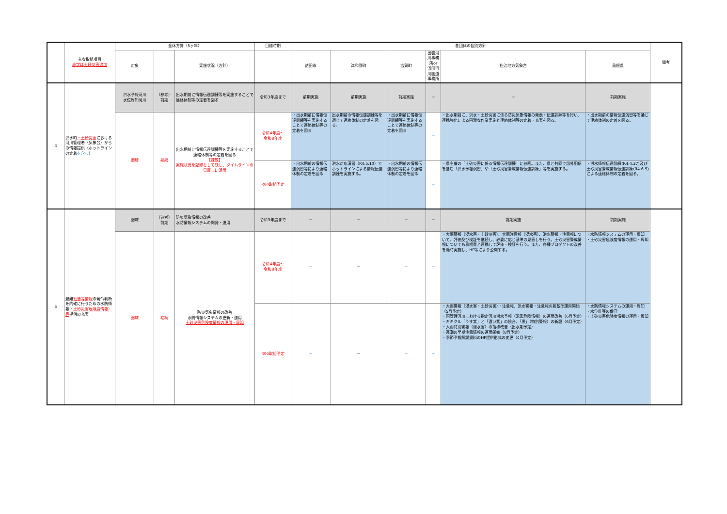| | 主な取組項目 赤字は土砂災害追加 | 全体方針（5ヶ年） | | | 目標時期 | 各団体の個別方針 | | | | | | 備考 |
| --- | --- | --- | --- | --- | --- | --- | --- | --- | --- | --- | --- | --- |
| | | 対象 | | 実施状況（方針） | | 益田市 | 津和野町 | 吉賀町 | 出雲河川事務所or 浜田河川国道事務所 | 松江地方気象台 | 島根県 | |
| 4 | 洪水時 ・土砂災害 における河川管理者（気象台）からの情報提供（ホットラインの定着 を含む ） | 洪水予報河川 水位周知河川 | （参考） 前期 | 出水期前に情報伝達訓練等を実施することで連絡体制等の定着を図る | 令和3年度まで | 前期実施 | 前期実施 | 前期実施 | － | － | 前期実施 | |
| | | 圏域 | 継続 | 出水期前に情報伝達訓練等を実施することで連絡体制等の定着を図る 【課題】 実施状況を記録として残し、タイムラインの見直しに活用 | 令和4年度～ 令和8年度 | ・出水期前に情報伝達訓練等を実施することで連絡体制等の定着を図る | 出水期前の情報伝達訓練等を通じて連絡体制の定着を図る。 | ・出水期前に情報伝達訓練等を実施することで連絡体制等の定着を図る | － | ・出水期前に、洪水・土砂災害に係る防災気象情報の発表・伝達訓練等を行い、連携強化による円滑な作業実施と連絡体制等の定着・充実を図る。 | ・出水期前の情報伝達演習等を通じて連絡体制の定着を図る。 | |
| | | | | | R04取組予定 | ・出水期前の情報伝達演習等により連絡体制の定着を図る | 洪水対応演習（R4.5.10）でホットラインによる情報伝達訓練を実施する。 | ・出水期前の情報伝達演習等により連絡体制の定着を図る | － | ・県主催の「土砂災害に係る情報伝達訓練」に参画。また、県と共同で部外配信を含む「洪水予報演習」や「土砂災害警戒情報伝達訓練」等を実施する。 | ・洪水情報伝達訓練(R4.4.27)及び土砂災害警戒情報伝達訓練(R4.6.9)による連絡体制の定着を図る。 | |
| 5 | 避難 勧告等情報 の発令判断を的確に行うための水防情報 ・土砂災害危険度情報）等 提供の充実 | 圏域 | （参考） 前期 | 防災気象情報の改善 水防情報システムの開発・運用 | 令和3年度まで | － | － | － | － | 前期実施 | 前期実施 | |
| | | 圏域 | 継続 | 防災気象情報の改善 水防情報システムの更新・運用 土砂災害危険度情報の運用・周知 | 令和4年度～ 令和8年度 | － | － | － | － | ・大雨警報（浸水害・土砂災害）、大雨注意報（浸水害）、洪水警報・注意報について、評価及び検証を継続し、必要に応じ基準の見直しを行う。土砂災害警戒情報についても島根県と連携して評価・検証を行う。また、各種プロダクトの改善を随時実施し、HP等により公開する。 | ・水防情報システムの運用・周知 ・土砂災害危険度情報の運用・周知 | |
| | | | | | R04取組予定 | － | － | － | － | ・大雨警報（浸水害・土砂災害）・注意報、洪水警報・注意報の新基準運用開始（5月予定） ・国管理河川における指定河川洪水予報（氾濫危険情報）の運用改善（6月予定） ・キキクル「うす紫」と「濃い紫」の統合、「黒」（特別警報）の新設（6月予定） ・大雨特別警報（浸水害）の指標改善（出水期予定） ・高潮の早期注意情報の運用開始（8月予定） ・季節予報解説資料のHP提供形式の変更（4月予定） | ・水防情報システムの運用・周知 ・水位計等の保守 ・土砂災害危険度情報の運用・周知 | |